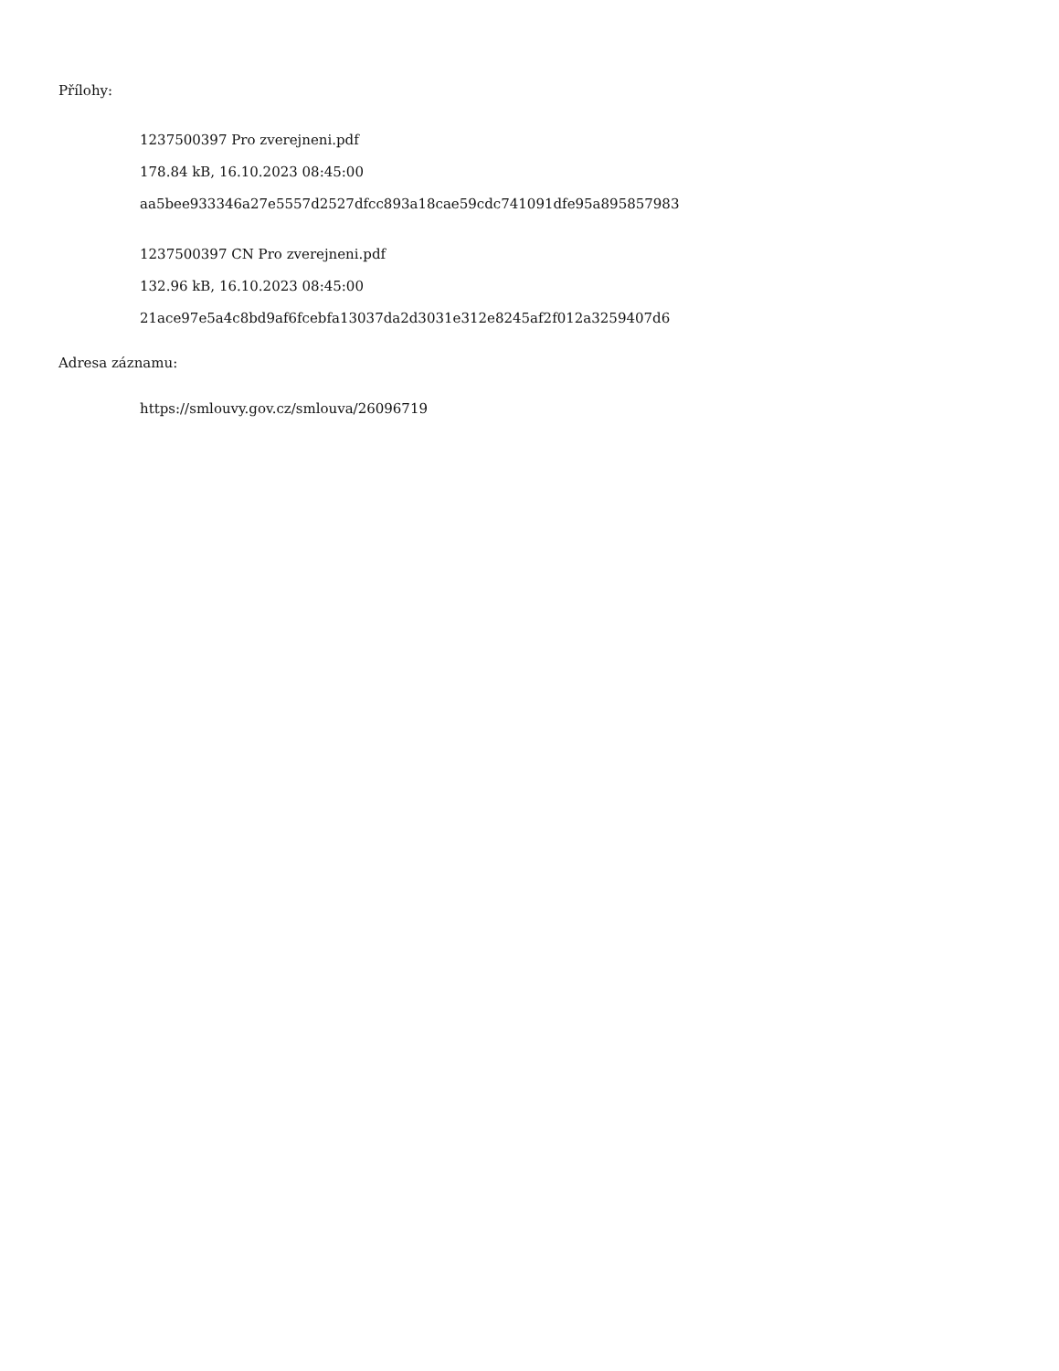Přílohy:
1237500397 Pro zverejneni.pdf
178.84 kB, 16.10.2023 08:45:00
aa5bee933346a27e5557d2527dfcc893a18cae59cdc741091dfe95a895857983
1237500397 CN Pro zverejneni.pdf
132.96 kB, 16.10.2023 08:45:00
21ace97e5a4c8bd9af6fcebfa13037da2d3031e312e8245af2f012a3259407d6
Adresa záznamu:
https://smlouvy.gov.cz/smlouva/26096719